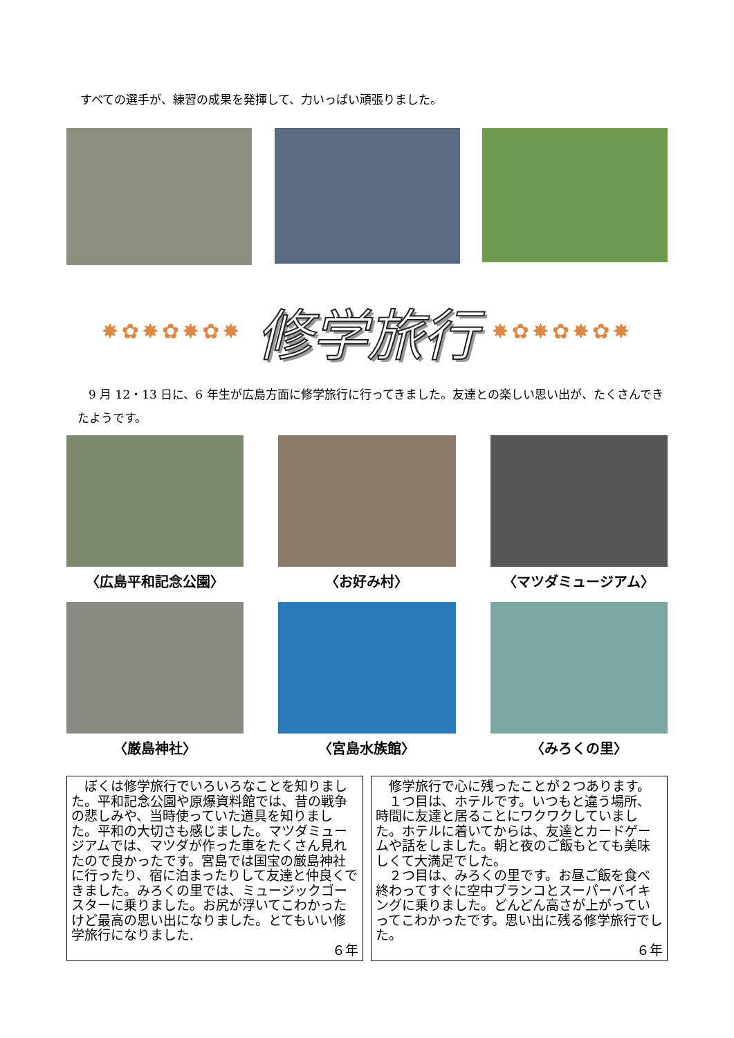すべての選手が、練習の成果を発揮して、力いっぱい頑張りました。
✸✿✸✿✸✿✸
修学旅行
✸✿✸✿✸✿✸
9 月 12・13 日に、6 年生が広島方面に修学旅行に行ってきました。友達との楽しい思い出が、たくさんできたようです。
〈広島平和記念公園〉
〈お好み村〉
〈マツダミュージアム〉
〈厳島神社〉
〈宮島水族館〉
〈みろくの里〉
　ぼくは修学旅行でいろいろなことを知りました。平和記念公園や原爆資料館では、昔の戦争の悲しみや、当時使っていた道具を知りました。平和の大切さも感じました。マツダミュージアムでは、マツダが作った車をたくさん見れたので良かったです。宮島では国宝の厳島神社に行ったり、宿に泊まったりして友達と仲良くできました。みろくの里では、ミュージックゴースターに乗りました。お尻が浮いてこわかったけど最高の思い出になりました。とてもいい修学旅行になりました.
６年
　修学旅行で心に残ったことが２つあります。
　１つ目は、ホテルです。いつもと違う場所、時間に友達と居ることにワクワクしていました。ホテルに着いてからは、友達とカードゲームや話をしました。朝と夜のご飯もとても美味しくて大満足でした。
　２つ目は、みろくの里です。お昼ご飯を食べ終わってすぐに空中ブランコとスーパーバイキングに乗りました。どんどん高さが上がっていってこわかったです。思い出に残る修学旅行でした。
６年